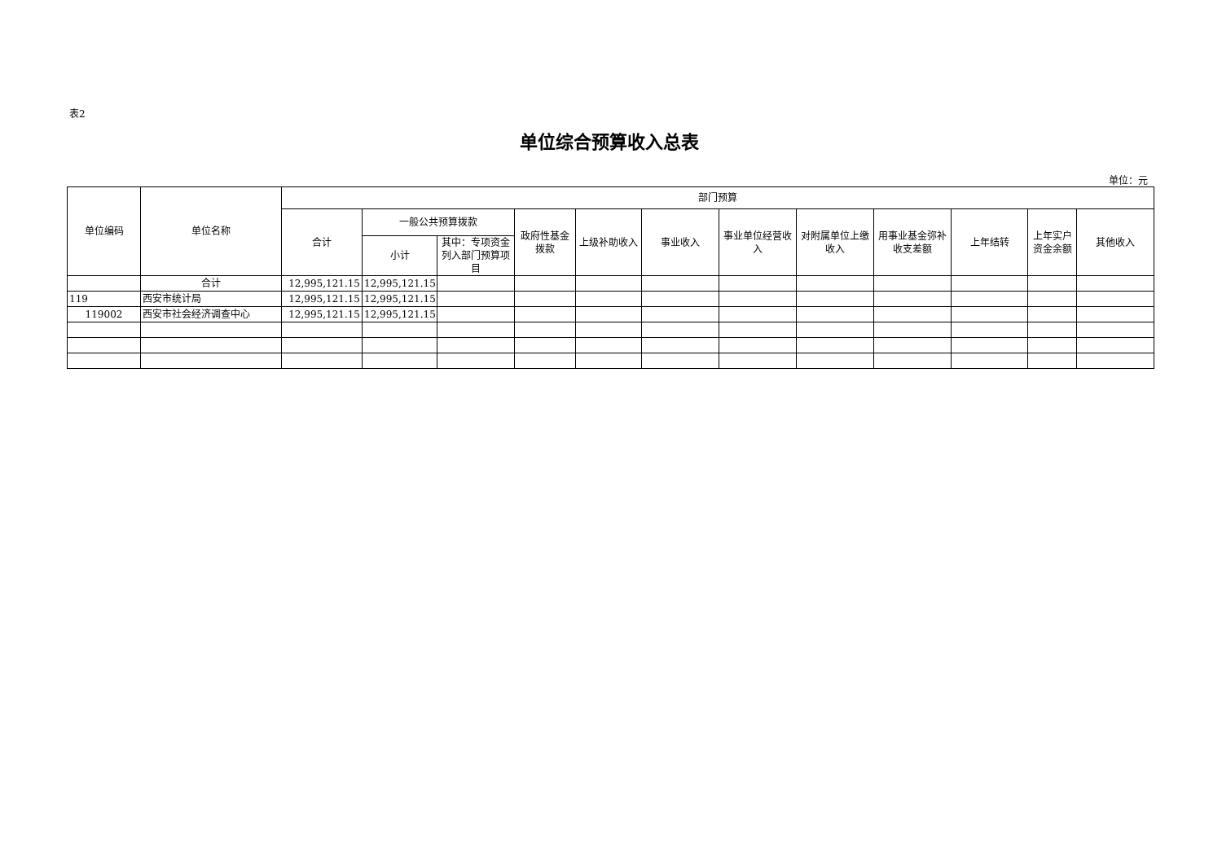表2
单位综合预算收入总表
单位：元
| 单位编码 | 单位名称 | 部门预算 | | | | | | | | | | | |
| --- | --- | --- | --- | --- | --- | --- | --- | --- | --- | --- | --- | --- | --- |
| | | 合计 | 一般公共预算拨款 | | 政府性基金拨款 | 上级补助收入 | 事业收入 | 事业单位经营收入 | 对附属单位上缴收入 | 用事业基金弥补收支差额 | 上年结转 | 上年实户资金余额 | 其他收入 |
| | | | 小计 | 其中：专项资金列入部门预算项目 | | | | | | | | | |
| | 合计 | 12,995,121.15 | 12,995,121.15 | | | | | | | | | | |
| 119 | 西安市统计局 | 12,995,121.15 | 12,995,121.15 | | | | | | | | | | |
| 119002 | 西安市社会经济调查中心 | 12,995,121.15 | 12,995,121.15 | | | | | | | | | | |